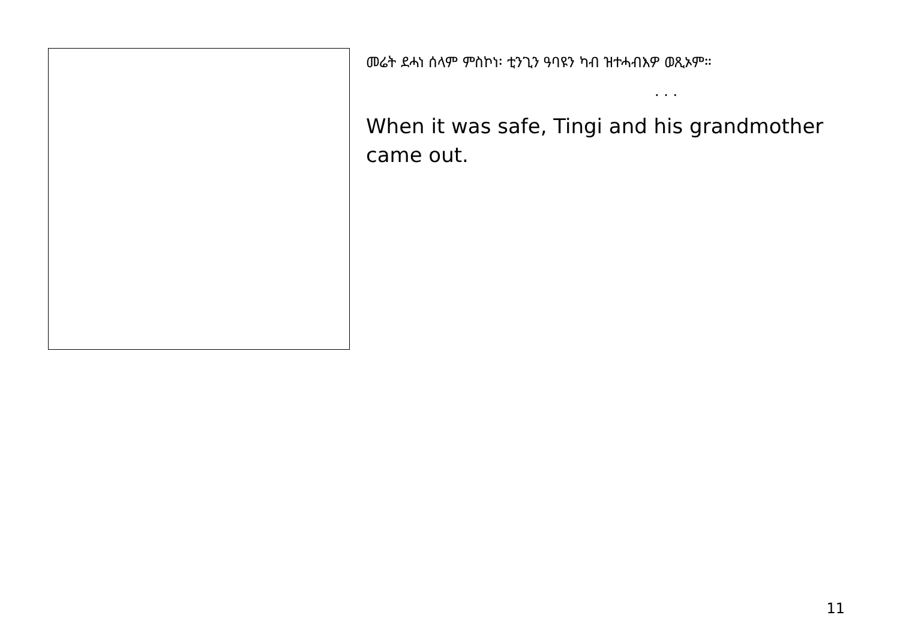መሬት ደሓነ ሰላም ምስኮነ፡ ቲንጊን ዓባዩን ካብ ዝተሓብእዎ ወጺኦም።
. . .
When it was safe, Tingi and his grandmother came out.
11